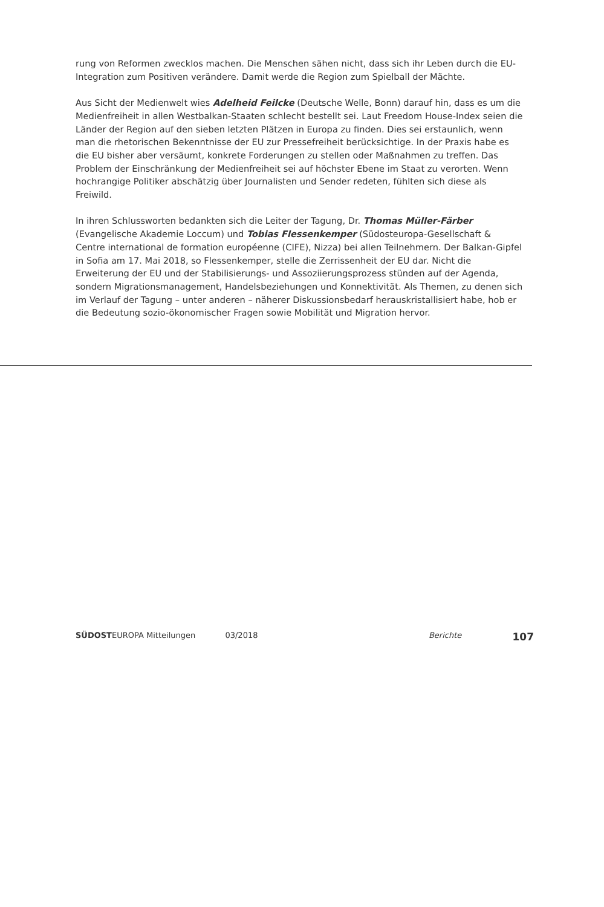rung von Reformen zwecklos machen. Die Menschen sähen nicht, dass sich ihr Leben durch die EU-Integration zum Positiven verändere. Damit werde die Region zum Spielball der Mächte.
Aus Sicht der Medienwelt wies Adelheid Feilcke (Deutsche Welle, Bonn) darauf hin, dass es um die Medienfreiheit in allen Westbalkan-Staaten schlecht bestellt sei. Laut Freedom House-Index seien die Länder der Region auf den sieben letzten Plätzen in Europa zu finden. Dies sei erstaunlich, wenn man die rhetorischen Bekenntnisse der EU zur Pressefreiheit berücksichtige. In der Praxis habe es die EU bisher aber versäumt, konkrete Forderungen zu stellen oder Maßnahmen zu treffen. Das Problem der Einschränkung der Medienfreiheit sei auf höchster Ebene im Staat zu verorten. Wenn hochrangige Politiker abschätzig über Journalisten und Sender redeten, fühlten sich diese als Freiwild.
In ihren Schlussworten bedankten sich die Leiter der Tagung, Dr. Thomas Müller-Färber (Evangelische Akademie Loccum) und Tobias Flessenkemper (Südosteuropa-Gesellschaft & Centre international de formation européenne (CIFE), Nizza) bei allen Teilnehmern. Der Balkan-Gipfel in Sofia am 17. Mai 2018, so Flessenkemper, stelle die Zerrissenheit der EU dar. Nicht die Erweiterung der EU und der Stabilisierungs- und Assoziierungsprozess stünden auf der Agenda, sondern Migrationsmanagement, Handelsbeziehungen und Konnektivität. Als Themen, zu denen sich im Verlauf der Tagung – unter anderen – näherer Diskussionsbedarf herauskristallisiert habe, hob er die Bedeutung sozio-ökonomischer Fragen sowie Mobilität und Migration hervor.
SÜDOSTEUROPA Mitteilungen 03/2018 Berichte 107